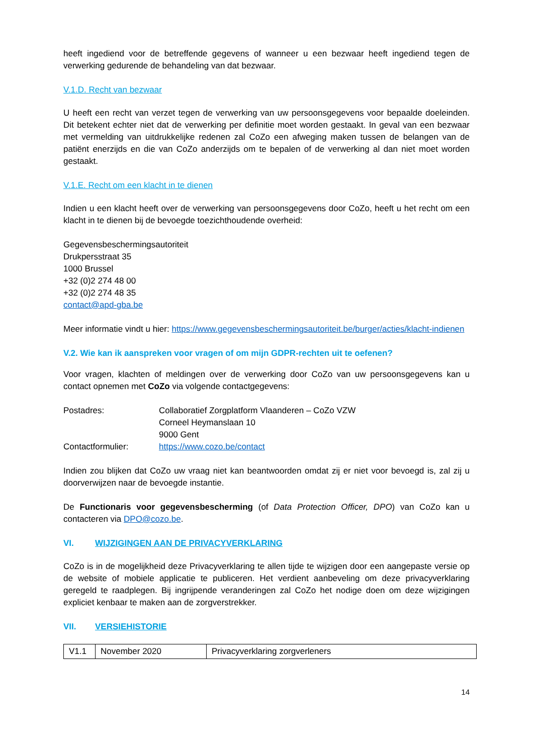heeft ingediend voor de betreffende gegevens of wanneer u een bezwaar heeft ingediend tegen de verwerking gedurende de behandeling van dat bezwaar.
V.1.D. Recht van bezwaar
U heeft een recht van verzet tegen de verwerking van uw persoonsgegevens voor bepaalde doeleinden. Dit betekent echter niet dat de verwerking per definitie moet worden gestaakt. In geval van een bezwaar met vermelding van uitdrukkelijke redenen zal CoZo een afweging maken tussen de belangen van de patiënt enerzijds en die van CoZo anderzijds om te bepalen of de verwerking al dan niet moet worden gestaakt.
V.1.E. Recht om een klacht in te dienen
Indien u een klacht heeft over de verwerking van persoonsgegevens door CoZo, heeft u het recht om een klacht in te dienen bij de bevoegde toezichthoudende overheid:
Gegevensbeschermingsautoriteit
Drukpersstraat 35
1000 Brussel
+32 (0)2 274 48 00
+32 (0)2 274 48 35
contact@apd-gba.be
Meer informatie vindt u hier: https://www.gegevensbeschermingsautoriteit.be/burger/acties/klacht-indienen
V.2. Wie kan ik aanspreken voor vragen of om mijn GDPR-rechten uit te oefenen?
Voor vragen, klachten of meldingen over de verwerking door CoZo van uw persoonsgegevens kan u contact opnemen met CoZo via volgende contactgegevens:
| Postadres: | Collaboratief Zorgplatform Vlaanderen – CoZo VZW Corneel Heymanslaan 10 9000 Gent |
| Contactformulier: | https://www.cozo.be/contact |
Indien zou blijken dat CoZo uw vraag niet kan beantwoorden omdat zij er niet voor bevoegd is, zal zij u doorverwijzen naar de bevoegde instantie.
De Functionaris voor gegevensbescherming (of Data Protection Officer, DPO) van CoZo kan u contacteren via DPO@cozo.be.
VI. WIJZIGINGEN AAN DE PRIVACYVERKLARING
CoZo is in de mogelijkheid deze Privacyverklaring te allen tijde te wijzigen door een aangepaste versie op de website of mobiele applicatie te publiceren. Het verdient aanbeveling om deze privacyverklaring geregeld te raadplegen. Bij ingrijpende veranderingen zal CoZo het nodige doen om deze wijzigingen expliciet kenbaar te maken aan de zorgverstrekker.
VII. VERSIEHISTORIE
| V1.1 | November 2020 | Privacyverklaring zorgverleners |
14